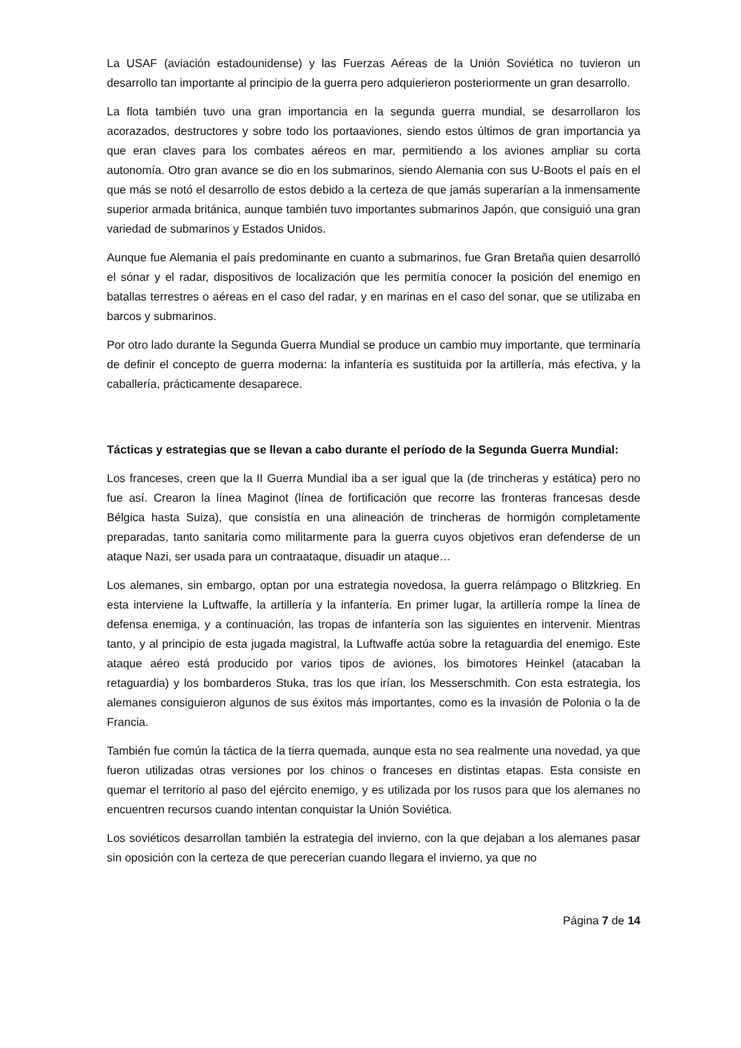La USAF (aviación estadounidense) y las Fuerzas Aéreas de la Unión Soviética no tuvieron un desarrollo tan importante al principio de la guerra pero adquierieron posteriormente un gran desarrollo.
La flota también tuvo una gran importancia en la segunda guerra mundial, se desarrollaron los acorazados, destructores y sobre todo los portaaviones, siendo estos últimos de gran importancia ya que eran claves para los combates aéreos en mar, permitiendo a los aviones ampliar su corta autonomía. Otro gran avance se dio en los submarinos, siendo Alemania con sus U-Boots el país en el que más se notó el desarrollo de estos debido a la certeza de que jamás superarían a la inmensamente superior armada británica, aunque también tuvo importantes submarinos Japón, que consiguió una gran variedad de submarinos y Estados Unidos.
Aunque fue Alemania el país predominante en cuanto a submarinos, fue Gran Bretaña quien desarrolló el sónar y el radar, dispositivos de localización que les permitía conocer la posición del enemigo en batallas terrestres o aéreas en el caso del radar, y en marinas en el caso del sonar, que se utilizaba en barcos y submarinos.
Por otro lado durante la Segunda Guerra Mundial se produce un cambio muy importante, que terminaría de definir el concepto de guerra moderna: la infantería es sustituida por la artillería, más efectiva, y la caballería, prácticamente desaparece.
Tácticas y estrategias que se llevan a cabo durante el período de la Segunda Guerra Mundial:
Los franceses, creen que la II Guerra Mundial iba a ser igual que la (de trincheras y estática) pero no fue así. Crearon la línea Maginot (línea de fortificación que recorre las fronteras francesas desde Bélgica hasta Suiza), que consistía en una alineación de trincheras de hormigón completamente preparadas, tanto sanitaria como militarmente para la guerra cuyos objetivos eran defenderse de un ataque Nazi, ser usada para un contraataque, disuadir un ataque…
Los alemanes, sin embargo, optan por una estrategia novedosa, la guerra relámpago o Blitzkrieg. En esta interviene la Luftwaffe, la artillería y la infantería. En primer lugar, la artillería rompe la línea de defensa enemiga, y a continuación, las tropas de infantería son las siguientes en intervenir. Mientras tanto, y al principio de esta jugada magistral, la Luftwaffe actúa sobre la retaguardia del enemigo. Este ataque aéreo está producido por varios tipos de aviones, los bimotores Heinkel (atacaban la retaguardia) y los bombarderos Stuka, tras los que irían, los Messerschmith. Con esta estrategia, los alemanes consiguieron algunos de sus éxitos más importantes, como es la invasión de Polonia o la de Francia.
También fue común la táctica de la tierra quemada, aunque esta no sea realmente una novedad, ya que fueron utilizadas otras versiones por los chinos o franceses en distintas etapas. Esta consiste en quemar el territorio al paso del ejército enemigo, y es utilizada por los rusos para que los alemanes no encuentren recursos cuando intentan conquistar la Unión Soviética.
Los soviéticos desarrollan también la estrategia del invierno, con la que dejaban a los alemanes pasar sin oposición con la certeza de que perecerían cuando llegara el invierno, ya que no
Página 7 de 14